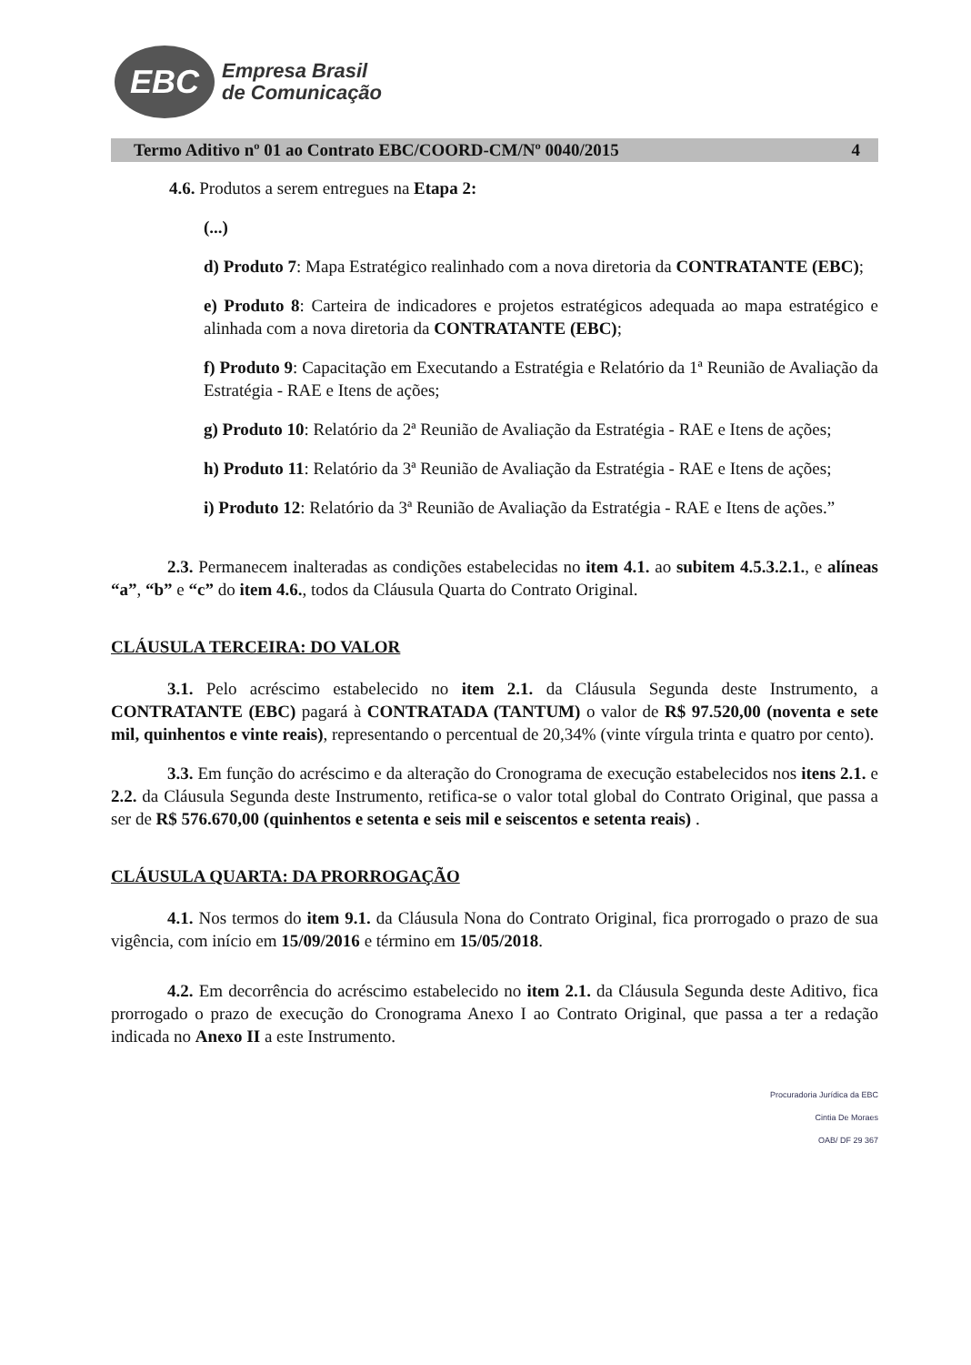EBC
Empresa Brasil
de Comunicação
Termo Aditivo nº 01 ao Contrato EBC/COORD-CM/Nº 0040/2015 4
4.6. Produtos a serem entregues na Etapa 2:
(...)
d) Produto 7: Mapa Estratégico realinhado com a nova diretoria da CONTRATANTE (EBC);
e) Produto 8: Carteira de indicadores e projetos estratégicos adequada ao mapa estratégico e alinhada com a nova diretoria da CONTRATANTE (EBC);
f) Produto 9: Capacitação em Executando a Estratégia e Relatório da 1ª Reunião de Avaliação da Estratégia - RAE e Itens de ações;
g) Produto 10: Relatório da 2ª Reunião de Avaliação da Estratégia - RAE e Itens de ações;
h) Produto 11: Relatório da 3ª Reunião de Avaliação da Estratégia - RAE e Itens de ações;
i) Produto 12: Relatório da 3ª Reunião de Avaliação da Estratégia - RAE e Itens de ações.”
2.3. Permanecem inalteradas as condições estabelecidas no item 4.1. ao subitem 4.5.3.2.1., e alíneas “a”, “b” e “c” do item 4.6., todos da Cláusula Quarta do Contrato Original.
CLÁUSULA TERCEIRA: DO VALOR
3.1. Pelo acréscimo estabelecido no item 2.1. da Cláusula Segunda deste Instrumento, a CONTRATANTE (EBC) pagará à CONTRATADA (TANTUM) o valor de R$ 97.520,00 (noventa e sete mil, quinhentos e vinte reais), representando o percentual de 20,34% (vinte vírgula trinta e quatro por cento).
3.3. Em função do acréscimo e da alteração do Cronograma de execução estabelecidos nos itens 2.1. e 2.2. da Cláusula Segunda deste Instrumento, retifica-se o valor total global do Contrato Original, que passa a ser de R$ 576.670,00 (quinhentos e setenta e seis mil e seiscentos e setenta reais) .
CLÁUSULA QUARTA: DA PRORROGAÇÃO
4.1. Nos termos do item 9.1. da Cláusula Nona do Contrato Original, fica prorrogado o prazo de sua vigência, com início em 15/09/2016 e término em 15/05/2018.
4.2. Em decorrência do acréscimo estabelecido no item 2.1. da Cláusula Segunda deste Aditivo, fica prorrogado o prazo de execução do Cronograma Anexo I ao Contrato Original, que passa a ter a redação indicada no Anexo II a este Instrumento.
Procuradoria Jurídica da EBC
Cintia De Moraes
OAB/ DF 29 367